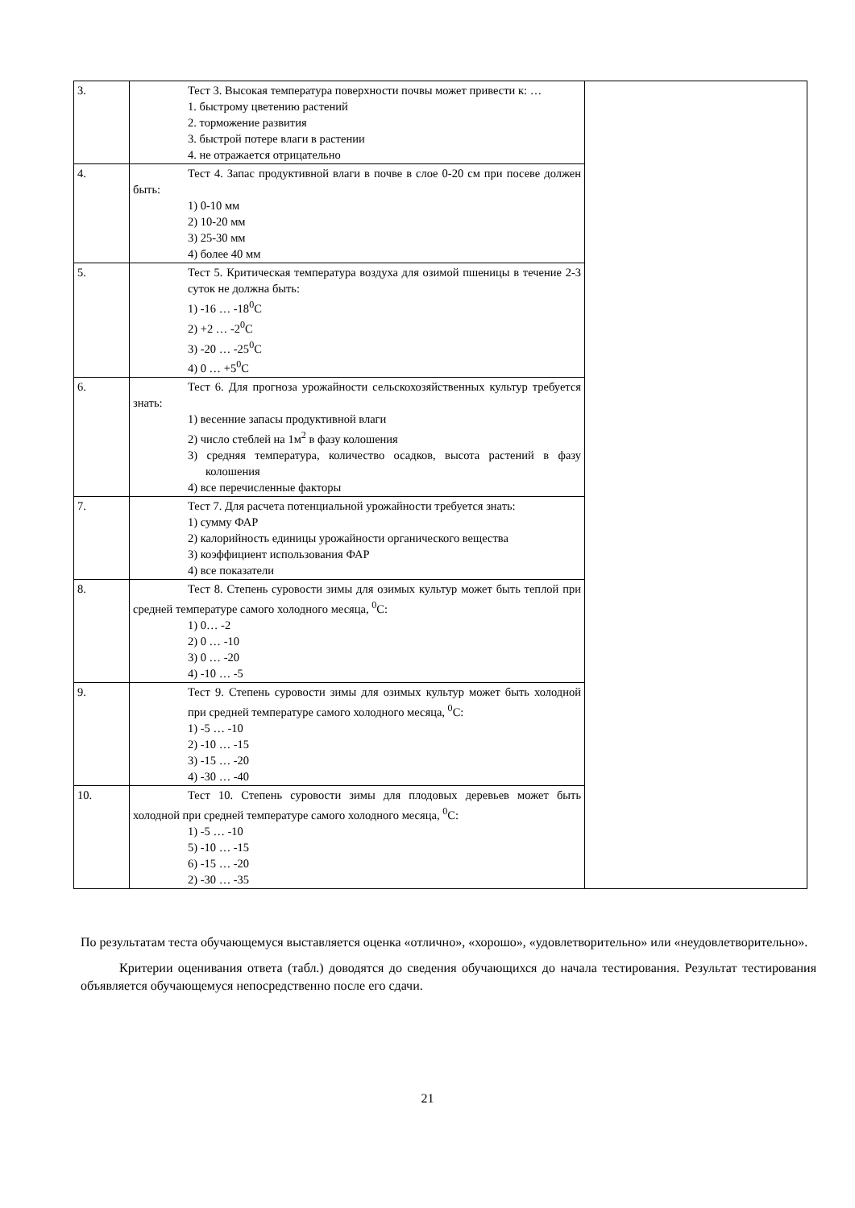| 3. | Тест 3. Высокая температура поверхности почвы может привести к: … 1. быстрому цветению растений 2. торможение развития 3. быстрой потере влаги в растении 4. не отражается отрицательно | |
| 4. | Тест 4. Запас продуктивной влаги в почве в слое 0-20 см при посеве должен быть: 1) 0-10 мм 2) 10-20 мм 3) 25-30 мм 4) более 40 мм | |
| 5. | Тест 5. Критическая температура воздуха для озимой пшеницы в течение 2-3 суток не должна быть: 1) -16 … -18<sup>0</sup>С 2) +2 … -2<sup>0</sup>С 3) -20 … -25<sup>0</sup>С 4) 0 … +5<sup>0</sup>С | |
| 6. | Тест 6. Для прогноза урожайности сельскохозяйственных культур требуется знать: 1) весенние запасы продуктивной влаги 2) число стеблей на 1м<sup>2</sup> в фазу колошения 3) средняя температура, количество осадков, высота растений в фазу колошения 4) все перечисленные факторы | |
| 7. | Тест 7. Для расчета потенциальной урожайности требуется знать: 1) сумму ФАР 2) калорийность единицы урожайности органического вещества 3) коэффициент использования ФАР 4) все показатели | |
| 8. | Тест 8. Степень суровости зимы для озимых культур может быть теплой при средней температуре самого холодного месяца, <sup>0</sup>С: 1) 0… -2 2) 0 … -10 3) 0 … -20 4) -10 … -5 | |
| 9. | Тест 9. Степень суровости зимы для озимых культур может быть холодной при средней температуре самого холодного месяца, <sup>0</sup>С: 1) -5 … -10 2) -10 … -15 3) -15 … -20 4) -30 … -40 | |
| 10. | Тест 10. Степень суровости зимы для плодовых деревьев может быть холодной при средней температуре самого холодного месяца, <sup>0</sup>С: 1) -5 … -10 5) -10 … -15 6) -15 … -20 2) -30 … -35 | |
По результатам теста обучающемуся выставляется оценка «отлично», «хорошо», «удовлетворительно» или «неудовлетворительно».
Критерии оценивания ответа (табл.) доводятся до сведения обучающихся до начала тестирования. Результат тестирования объявляется обучающемуся непосредственно после его сдачи.
21